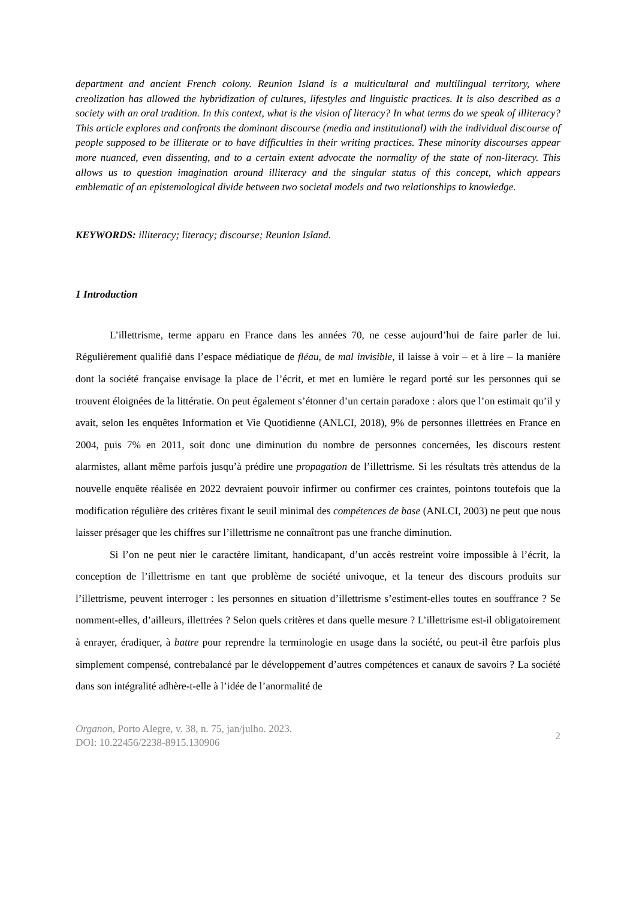department and ancient French colony. Reunion Island is a multicultural and multilingual territory, where creolization has allowed the hybridization of cultures, lifestyles and linguistic practices. It is also described as a society with an oral tradition. In this context, what is the vision of literacy? In what terms do we speak of illiteracy? This article explores and confronts the dominant discourse (media and institutional) with the individual discourse of people supposed to be illiterate or to have difficulties in their writing practices. These minority discourses appear more nuanced, even dissenting, and to a certain extent advocate the normality of the state of non-literacy. This allows us to question imagination around illiteracy and the singular status of this concept, which appears emblematic of an epistemological divide between two societal models and two relationships to knowledge.
KEYWORDS: illiteracy; literacy; discourse; Reunion Island.
1 Introduction
L’illettrisme, terme apparu en France dans les années 70, ne cesse aujourd’hui de faire parler de lui. Régulièrement qualifié dans l’espace médiatique de fléau, de mal invisible, il laisse à voir – et à lire – la manière dont la société française envisage la place de l’écrit, et met en lumière le regard porté sur les personnes qui se trouvent éloignées de la littératie. On peut également s’étonner d’un certain paradoxe : alors que l’on estimait qu’il y avait, selon les enquêtes Information et Vie Quotidienne (ANLCI, 2018), 9% de personnes illettrées en France en 2004, puis 7% en 2011, soit donc une diminution du nombre de personnes concernées, les discours restent alarmistes, allant même parfois jusqu’à prédire une propagation de l’illettrisme. Si les résultats très attendus de la nouvelle enquête réalisée en 2022 devraient pouvoir infirmer ou confirmer ces craintes, pointons toutefois que la modification régulière des critères fixant le seuil minimal des compétences de base (ANLCI, 2003) ne peut que nous laisser présager que les chiffres sur l’illettrisme ne connaîtront pas une franche diminution.
Si l’on ne peut nier le caractère limitant, handicapant, d’un accès restreint voire impossible à l’écrit, la conception de l’illettrisme en tant que problème de société univoque, et la teneur des discours produits sur l’illettrisme, peuvent interroger : les personnes en situation d’illettrisme s’estiment-elles toutes en souffrance ? Se nomment-elles, d’ailleurs, illettrées ? Selon quels critères et dans quelle mesure ? L’illettrisme est-il obligatoirement à enrayer, éradiquer, à battre pour reprendre la terminologie en usage dans la société, ou peut-il être parfois plus simplement compensé, contrebalancé par le développement d’autres compétences et canaux de savoirs ? La société dans son intégralité adhère-t-elle à l’idée de l’anormalité de
Organon, Porto Alegre, v. 38, n. 75, jan/julho. 2023.
DOI: 10.22456/2238-8915.130906
2